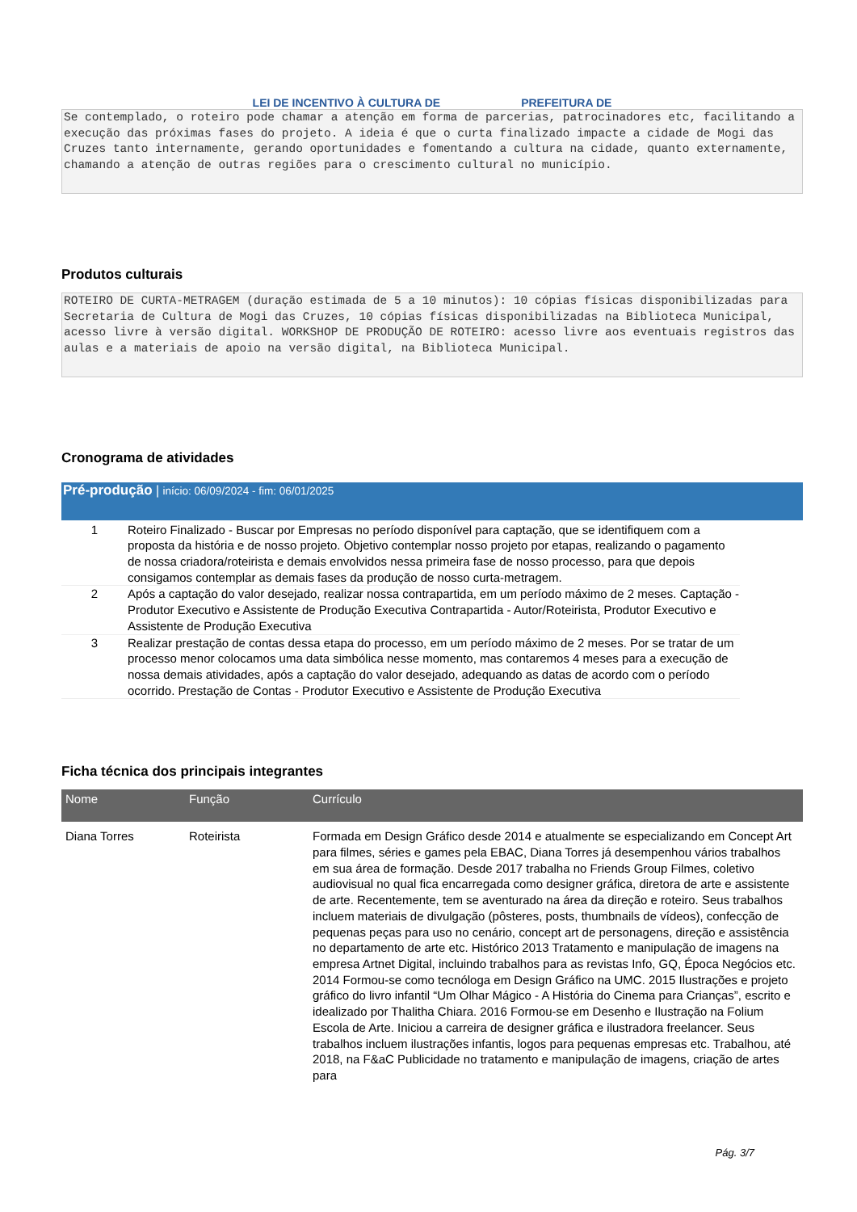LEI DE INCENTIVO À CULTURA DE
PREFEITURA DE
Se contemplado, o roteiro pode chamar a atenção em forma de parcerias, patrocinadores etc, facilitando a execução das próximas fases do projeto. A ideia é que o curta finalizado impacte a cidade de Mogi das Cruzes tanto internamente, gerando oportunidades e fomentando a cultura na cidade, quanto externamente, chamando a atenção de outras regiões para o crescimento cultural no município.
Produtos culturais
ROTEIRO DE CURTA-METRAGEM (duração estimada de 5 a 10 minutos): 10 cópias físicas disponibilizadas para Secretaria de Cultura de Mogi das Cruzes, 10 cópias físicas disponibilizadas na Biblioteca Municipal, acesso livre à versão digital. WORKSHOP DE PRODUÇÃO DE ROTEIRO: acesso livre aos eventuais registros das aulas e a materiais de apoio na versão digital, na Biblioteca Municipal.
Cronograma de atividades
Pré-produção | início: 06/09/2024 - fim: 06/01/2025
| 1 | Roteiro Finalizado - Buscar por Empresas no período disponível para captação, que se identifiquem com a proposta da história e de nosso projeto. Objetivo contemplar nosso projeto por etapas, realizando o pagamento de nossa criadora/roteirista e demais envolvidos nessa primeira fase de nosso processo, para que depois consigamos contemplar as demais fases da produção de nosso curta-metragem. |
| 2 | Após a captação do valor desejado, realizar nossa contrapartida, em um período máximo de 2 meses. Captação - Produtor Executivo e Assistente de Produção Executiva Contrapartida - Autor/Roteirista, Produtor Executivo e Assistente de Produção Executiva |
| 3 | Realizar prestação de contas dessa etapa do processo, em um período máximo de 2 meses. Por se tratar de um processo menor colocamos uma data simbólica nesse momento, mas contaremos 4 meses para a execução de nossa demais atividades, após a captação do valor desejado, adequando as datas de acordo com o período ocorrido. Prestação de Contas - Produtor Executivo e Assistente de Produção Executiva |
Ficha técnica dos principais integrantes
| Nome | Função | Currículo |
| --- | --- | --- |
| Diana Torres | Roteirista | Formada em Design Gráfico desde 2014 e atualmente se especializando em Concept Art para filmes, séries e games pela EBAC, Diana Torres já desempenhou vários trabalhos em sua área de formação. Desde 2017 trabalha no Friends Group Filmes, coletivo audiovisual no qual fica encarregada como designer gráfica, diretora de arte e assistente de arte. Recentemente, tem se aventurado na área da direção e roteiro. Seus trabalhos incluem materiais de divulgação (pôsteres, posts, thumbnails de vídeos), confecção de pequenas peças para uso no cenário, concept art de personagens, direção e assistência no departamento de arte etc. Histórico 2013 Tratamento e manipulação de imagens na empresa Artnet Digital, incluindo trabalhos para as revistas Info, GQ, Época Negócios etc. 2014 Formou-se como tecnóloga em Design Gráfico na UMC. 2015 Ilustrações e projeto gráfico do livro infantil “Um Olhar Mágico - A História do Cinema para Crianças”, escrito e idealizado por Thalitha Chiara. 2016 Formou-se em Desenho e Ilustração na Folium Escola de Arte. Iniciou a carreira de designer gráfica e ilustradora freelancer. Seus trabalhos incluem ilustrações infantis, logos para pequenas empresas etc. Trabalhou, até 2018, na F&aC Publicidade no tratamento e manipulação de imagens, criação de artes para |
Pág. 3/7